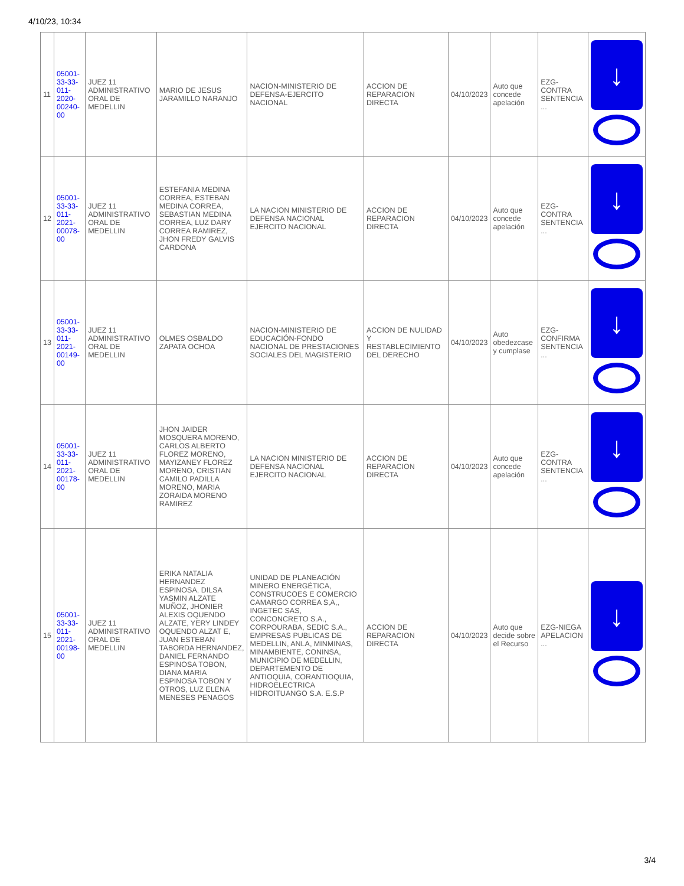4/10/23, 10:34
| 11 | 05001-33-33-011-2020-00240-00 | JUEZ 11 ADMINISTRATIVO ORAL DE MEDELLIN | MARIO DE JESUS JARAMILLO NARANJO | NACION-MINISTERIO DE DEFENSA-EJERCITO NACIONAL | ACCION DE REPARACION DIRECTA | 04/10/2023 | Auto que concede apelación | EZG-CONTRA SENTENCIA ... | ↓ |
| 12 | 05001-33-33-011-2021-00078-00 | JUEZ 11 ADMINISTRATIVO ORAL DE MEDELLIN | ESTEFANIA MEDINA CORREA, ESTEBAN MEDINA CORREA, SEBASTIAN MEDINA CORREA, LUZ DARY CORREA RAMIREZ, JHON FREDY GALVIS CARDONA | LA NACION MINISTERIO DE DEFENSA NACIONAL EJERCITO NACIONAL | ACCION DE REPARACION DIRECTA | 04/10/2023 | Auto que concede apelación | EZG-CONTRA SENTENCIA ... | ↓ |
| 13 | 05001-33-33-011-2021-00149-00 | JUEZ 11 ADMINISTRATIVO ORAL DE MEDELLIN | OLMES OSBALDO ZAPATA OCHOA | NACION-MINISTERIO DE EDUCACIÓN-FONDO NACIONAL DE PRESTACIONES SOCIALES DEL MAGISTERIO | ACCION DE NULIDAD Y RESTABLECIMIENTO DEL DERECHO | 04/10/2023 | Auto obedezcase y cumplase | EZG-CONFIRMA SENTENCIA ... | ↓ |
| 14 | 05001-33-33-011-2021-00178-00 | JUEZ 11 ADMINISTRATIVO ORAL DE MEDELLIN | JHON JAIDER MOSQUERA MORENO, CARLOS ALBERTO FLOREZ MORENO, MAYIZANEY FLOREZ MORENO, CRISTIAN CAMILO PADILLA MORENO, MARIA ZORAIDA MORENO RAMIREZ | LA NACION MINISTERIO DE DEFENSA NACIONAL EJERCITO NACIONAL | ACCION DE REPARACION DIRECTA | 04/10/2023 | Auto que concede apelación | EZG-CONTRA SENTENCIA ... | ↓ |
| 15 | 05001-33-33-011-2021-00198-00 | JUEZ 11 ADMINISTRATIVO ORAL DE MEDELLIN | ERIKA NATALIA HERNANDEZ ESPINOSA, DILSA YASMIN ALZATE MUÑOZ, JHONIER ALEXIS OQUENDO ALZATE, YERY LINDEY OQUENDO ALZAT E, JUAN ESTEBAN TABORDA HERNANDEZ, DANIEL FERNANDO ESPINOSA TOBON, DIANA MARIA ESPINOSA TOBON Y OTROS, LUZ ELENA MENESES PENAGOS | UNIDAD DE PLANEACIÓN MINERO ENERGÉTICA, CONSTRUCOES E COMERCIO CAMARGO CORREA S,A,, INGETEC SAS, CONCONCRETO S.A., CORPOURABA, SEDIC S.A., EMPRESAS PUBLICAS DE MEDELLIN, ANLA, MINMINAS, MINAMBIENTE, CONINSA, MUNICIPIO DE MEDELLIN, DEPARTEMENTO DE ANTIOQUIA, CORANTIOQUIA, HIDROELECTRICA HIDROITUANGO S.A. E.S.P | ACCION DE REPARACION DIRECTA | 04/10/2023 | Auto que decide sobre el Recurso | EZG-NIEGA APELACION ... | ↓ |
3/4